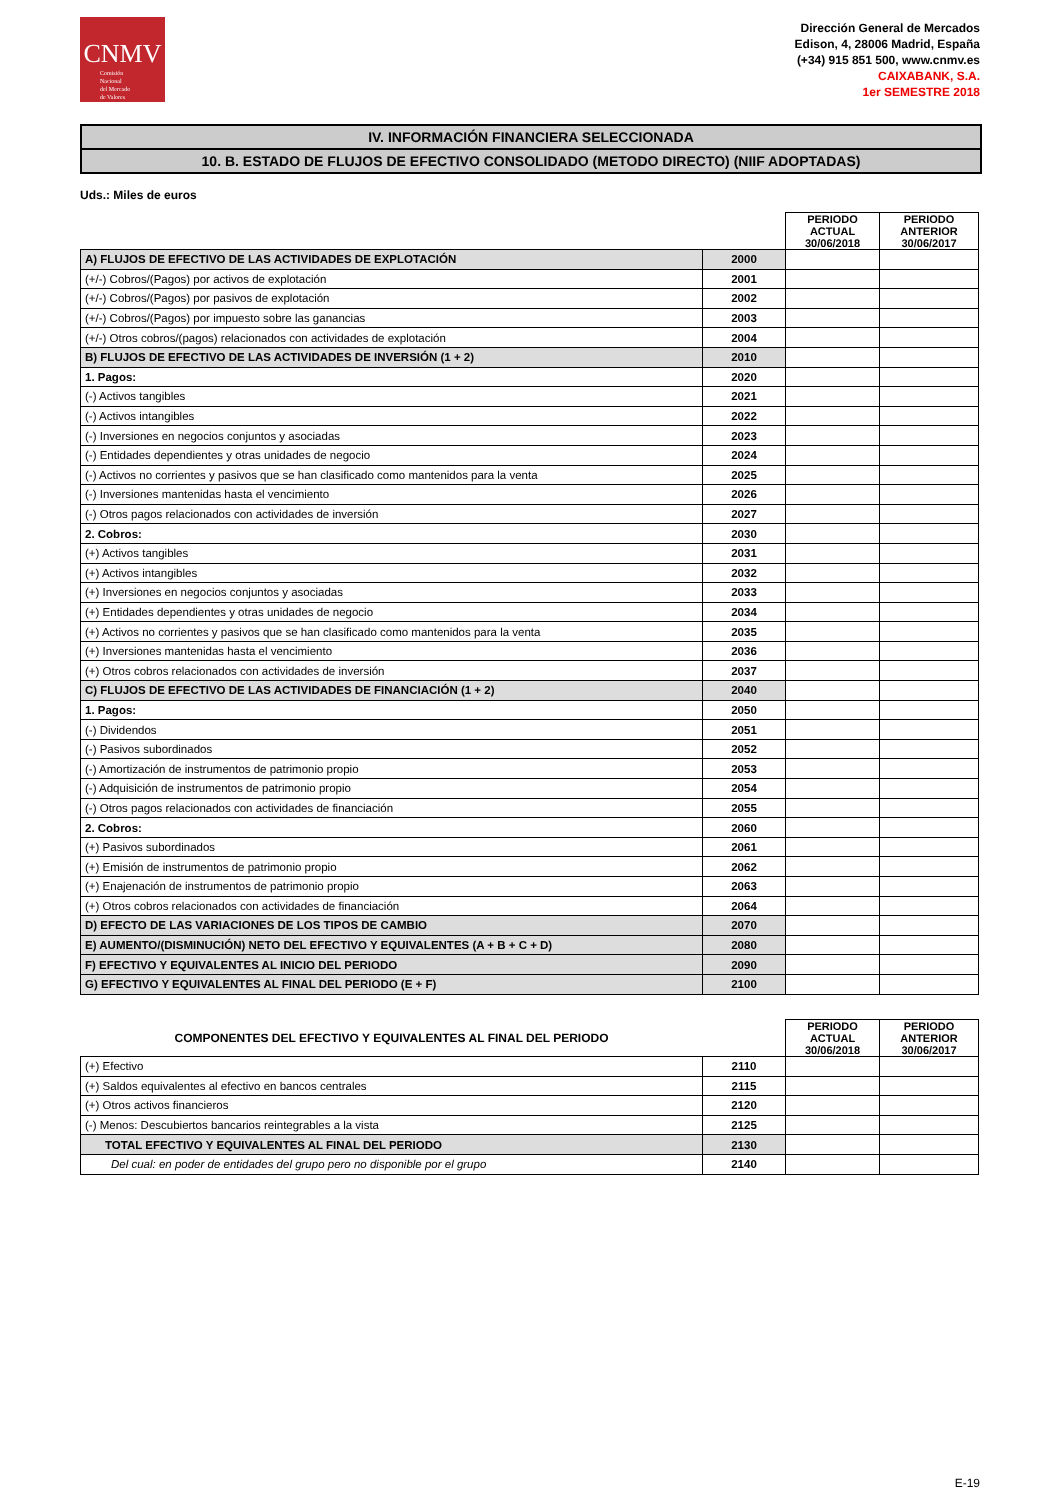CNMV
Comisión
Nacional
del Mercado
de Valores
Dirección General de Mercados
Edison, 4, 28006 Madrid, España
(+34) 915 851 500, www.cnmv.es
CAIXABANK, S.A.
1er SEMESTRE 2018
IV. INFORMACIÓN FINANCIERA SELECCIONADA
10. B. ESTADO DE FLUJOS DE EFECTIVO CONSOLIDADO (METODO DIRECTO) (NIIF ADOPTADAS)
Uds.: Miles de euros
| | | PERIODO ACTUAL 30/06/2018 | PERIODO ANTERIOR 30/06/2017 |
| --- | --- | --- | --- |
| A) FLUJOS DE EFECTIVO DE LAS ACTIVIDADES DE EXPLOTACIÓN | 2000 | | |
| (+/-) Cobros/(Pagos) por activos de explotación | 2001 | | |
| (+/-) Cobros/(Pagos) por pasivos de explotación | 2002 | | |
| (+/-) Cobros/(Pagos) por impuesto sobre las ganancias | 2003 | | |
| (+/-) Otros cobros/(pagos) relacionados con actividades de explotación | 2004 | | |
| B) FLUJOS DE EFECTIVO DE LAS ACTIVIDADES DE INVERSIÓN (1 + 2) | 2010 | | |
| 1. Pagos: | 2020 | | |
| (-) Activos tangibles | 2021 | | |
| (-) Activos intangibles | 2022 | | |
| (-) Inversiones en negocios conjuntos y asociadas | 2023 | | |
| (-) Entidades dependientes y otras unidades de negocio | 2024 | | |
| (-) Activos no corrientes y pasivos que se han clasificado como mantenidos para la venta | 2025 | | |
| (-) Inversiones mantenidas hasta el vencimiento | 2026 | | |
| (-) Otros pagos relacionados con actividades de inversión | 2027 | | |
| 2. Cobros: | 2030 | | |
| (+) Activos tangibles | 2031 | | |
| (+) Activos intangibles | 2032 | | |
| (+) Inversiones en negocios conjuntos y asociadas | 2033 | | |
| (+) Entidades dependientes y otras unidades de negocio | 2034 | | |
| (+) Activos no corrientes y pasivos que se han clasificado como mantenidos para la venta | 2035 | | |
| (+) Inversiones mantenidas hasta el vencimiento | 2036 | | |
| (+) Otros cobros relacionados con actividades de inversión | 2037 | | |
| C) FLUJOS DE EFECTIVO DE LAS ACTIVIDADES DE FINANCIACIÓN (1 + 2) | 2040 | | |
| 1. Pagos: | 2050 | | |
| (-) Dividendos | 2051 | | |
| (-) Pasivos subordinados | 2052 | | |
| (-) Amortización de instrumentos de patrimonio propio | 2053 | | |
| (-) Adquisición de instrumentos de patrimonio propio | 2054 | | |
| (-) Otros pagos relacionados con actividades de financiación | 2055 | | |
| 2. Cobros: | 2060 | | |
| (+) Pasivos subordinados | 2061 | | |
| (+) Emisión de instrumentos de patrimonio propio | 2062 | | |
| (+) Enajenación de instrumentos de patrimonio propio | 2063 | | |
| (+) Otros cobros relacionados con actividades de financiación | 2064 | | |
| D) EFECTO DE LAS VARIACIONES DE LOS TIPOS DE CAMBIO | 2070 | | |
| E) AUMENTO/(DISMINUCIÓN) NETO DEL EFECTIVO Y EQUIVALENTES (A + B + C + D) | 2080 | | |
| F) EFECTIVO Y EQUIVALENTES AL INICIO DEL PERIODO | 2090 | | |
| G) EFECTIVO Y EQUIVALENTES AL FINAL DEL PERIODO (E + F) | 2100 | | |
| COMPONENTES DEL EFECTIVO Y EQUIVALENTES AL FINAL DEL PERIODO | | PERIODO ACTUAL 30/06/2018 | PERIODO ANTERIOR 30/06/2017 |
| --- | --- | --- | --- |
| (+) Efectivo | 2110 | | |
| (+) Saldos equivalentes al efectivo en bancos centrales | 2115 | | |
| (+) Otros activos financieros | 2120 | | |
| (-) Menos: Descubiertos bancarios reintegrables a la vista | 2125 | | |
| TOTAL EFECTIVO Y EQUIVALENTES AL FINAL DEL PERIODO | 2130 | | |
| Del cual: en poder de entidades del grupo pero no disponible por el grupo | 2140 | | |
E-19